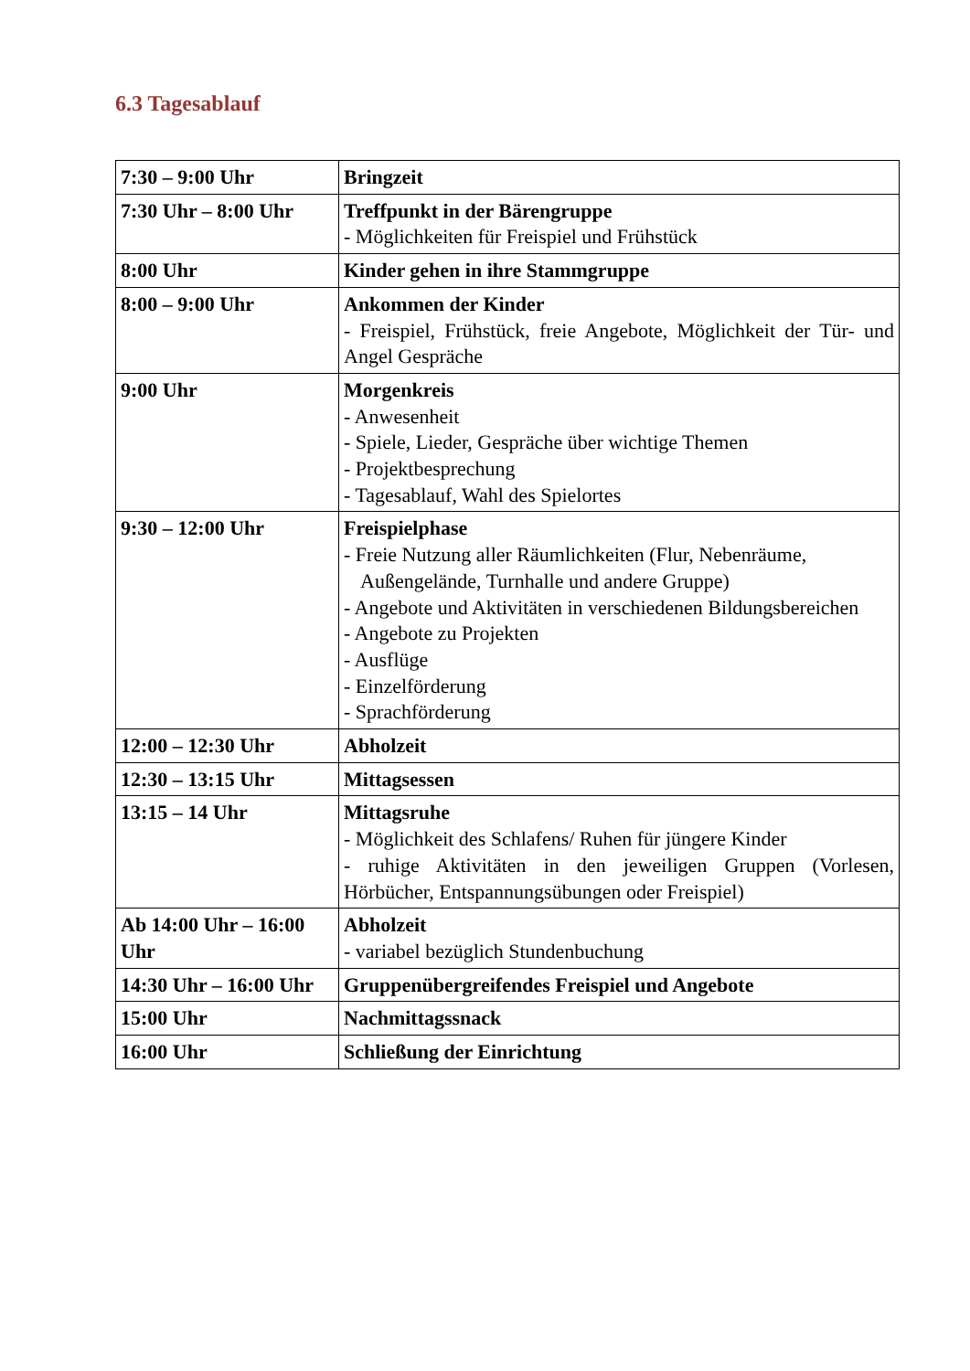6.3 Tagesablauf
| 7:30 – 9:00 Uhr | Bringzeit |
| 7:30 Uhr – 8:00 Uhr | Treffpunkt in der Bärengruppe - Möglichkeiten für Freispiel und Frühstück |
| 8:00 Uhr | Kinder gehen in ihre Stammgruppe |
| 8:00 – 9:00 Uhr | Ankommen der Kinder - Freispiel, Frühstück, freie Angebote, Möglichkeit der Tür- und Angel Gespräche |
| 9:00 Uhr | Morgenkreis - Anwesenheit - Spiele, Lieder, Gespräche über wichtige Themen - Projektbesprechung - Tagesablauf, Wahl des Spielortes |
| 9:30 – 12:00 Uhr | Freispielphase - Freie Nutzung aller Räumlichkeiten (Flur, Nebenräume, Außengelände, Turnhalle und andere Gruppe) - Angebote und Aktivitäten in verschiedenen Bildungsbereichen - Angebote zu Projekten - Ausflüge - Einzelförderung - Sprachförderung |
| 12:00 – 12:30 Uhr | Abholzeit |
| 12:30 – 13:15 Uhr | Mittagsessen |
| 13:15 – 14 Uhr | Mittagsruhe - Möglichkeit des Schlafens/ Ruhen für jüngere Kinder - ruhige Aktivitäten in den jeweiligen Gruppen (Vorlesen, Hörbücher, Entspannungsübungen oder Freispiel) |
| Ab 14:00 Uhr – 16:00 Uhr | Abholzeit - variabel bezüglich Stundenbuchung |
| 14:30 Uhr – 16:00 Uhr | Gruppenübergreifendes Freispiel und Angebote |
| 15:00 Uhr | Nachmittagssnack |
| 16:00 Uhr | Schließung der Einrichtung |